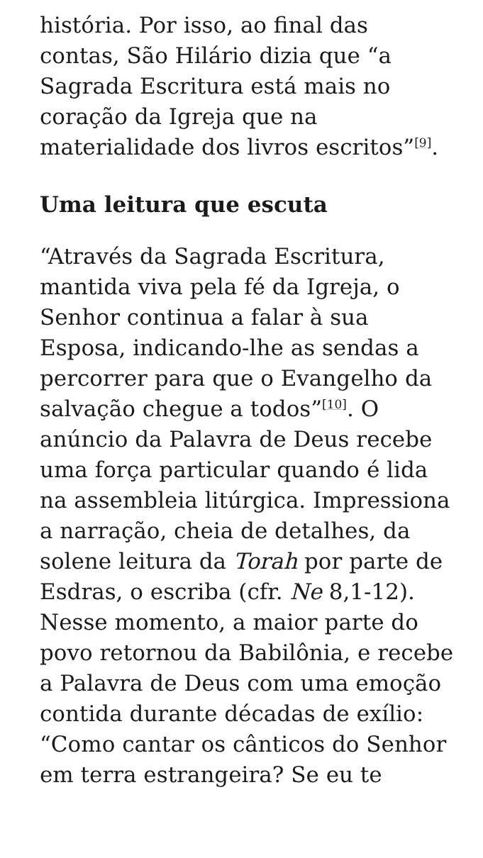história. Por isso, ao final das contas, São Hilário dizia que “a Sagrada Escritura está mais no coração da Igreja que na materialidade dos livros escritos”<sup>[9]</sup>.
Uma leitura que escuta
“Através da Sagrada Escritura, mantida viva pela fé da Igreja, o Senhor continua a falar à sua Esposa, indicando-lhe as sendas a percorrer para que o Evangelho da salvação chegue a todos”<sup>[10]</sup>. O anúncio da Palavra de Deus recebe uma força particular quando é lida na assembleia litúrgica. Impressiona a narração, cheia de detalhes, da solene leitura da Torah por parte de Esdras, o escriba (cfr. Ne 8,1-12). Nesse momento, a maior parte do povo retornou da Babilônia, e recebe a Palavra de Deus com uma emoção contida durante décadas de exílio: “Como cantar os cânticos do Senhor em terra estrangeira? Se eu te